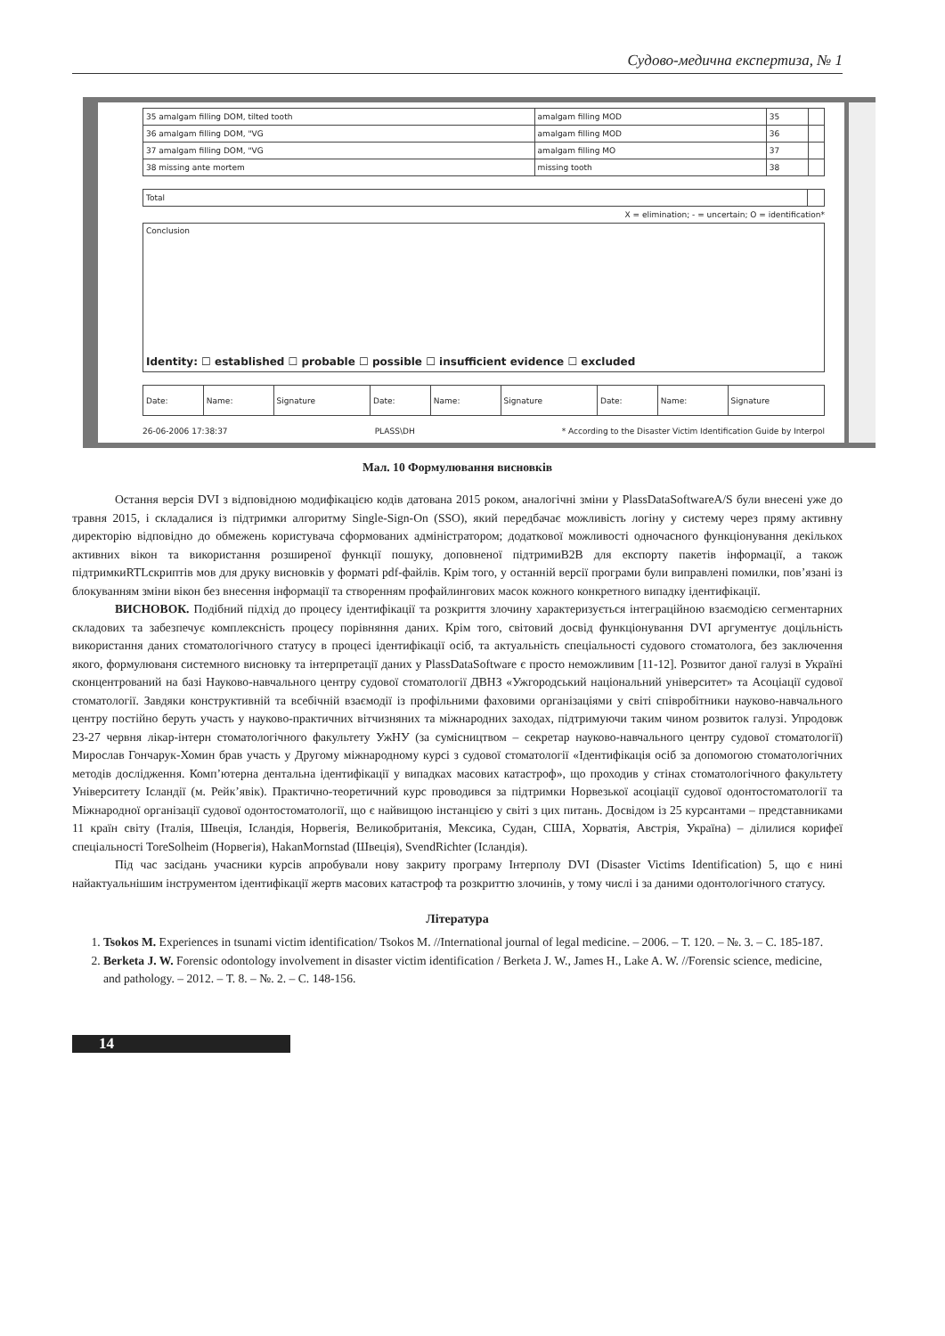Судово-медична експертиза, № 1
| 35 amalgam filling DOM, tilted tooth | amalgam filling MOD | 35 | |
| 36 amalgam filling DOM, "VG | amalgam filling MOD | 36 | |
| 37 amalgam filling DOM, "VG | amalgam filling MO | 37 | |
| 38 missing ante mortem | missing tooth | 38 | |
| Total | |
X = elimination; - = uncertain; O = identification*
Conclusion
Identity: ☐ established ☐ probable ☐ possible ☐ insufficient evidence ☐ excluded
| Date: | Name: | Signature | Date: | Name: | Signature | Date: | Name: | Signature |
26-06-2006 17:38:37 PLASS\DH * According to the Disaster Victim Identification Guide by Interpol
Мал. 10 Формулювання висновків
Остання версія DVI з відповідною модифікацією кодів датована 2015 роком, аналогічні зміни у PlassDataSoftwareA/S були внесені уже до травня 2015, і складалися із підтримки алгоритму Single-Sign-On (SSO), який передбачає можливість логіну у систему через пряму активну директорію відповідно до обмежень користувача сформованих адміністратором; додаткової можливості одночасного функціонування декількох активних вікон та використання розширеної функції пошуку, доповненої підтримиB2B для експорту пакетів інформації, а також підтримкиRTLскриптів мов для друку висновків у форматі pdf-файлів. Крім того, у останній версії програми були виправлені помилки, пов’язані із блокуванням зміни вікон без внесення інформації та створенням профайлингових масок кожного конкретного випадку ідентифікації.
ВИСНОВОК. Подібний підхід до процесу ідентифікації та розкриття злочину характеризується інтеграційною взаємодією сегментарних складових та забезпечує комплексність процесу порівняння даних. Крім того, світовий досвід функціонування DVI аргументує доцільність використання даних стоматологічного статусу в процесі ідентифікації осіб, та актуальність спеціальності судового стоматолога, без заключення якого, формулюваня системного висновку та інтерпретації даних у PlassDataSoftware є просто неможливим [11-12]. Розвитог даної галузі в Україні сконцентрований на базі Науково-навчального центру судової стоматології ДВНЗ «Ужгородський національний університет» та Асоціації судової стоматології. Завдяки конструктивній та всебічній взаємодії із профільними фаховими організаціями у світі співробітники науково-навчального центру постійно беруть участь у науково-практичних вітчизняних та міжнародних заходах, підтримуючи таким чином розвиток галузі. Упродовж 23-27 червня лікар-інтерн стоматологічного факультету УжНУ (за сумісництвом – секретар науково-навчального центру судової стоматології) Мирослав Гончарук-Хомин брав участь у Другому міжнародному курсі з судової стоматології «Ідентифікація осіб за допомогою стоматологічних методів дослідження. Комп’ютерна дентальна ідентифікації у випадках масових катастроф», що проходив у стінах стоматологічного факультету Університету Ісландії (м. Рейк’явік). Практично-теоретичний курс проводився за підтримки Норвезької асоціації судової одонтостоматології та Міжнародної організації судової одонтостоматології, що є найвищою інстанцією у світі з цих питань. Досвідом із 25 курсантами – представниками 11 країн світу (Італія, Швеція, Ісландія, Норвегія, Великобританія, Мексика, Судан, США, Хорватія, Австрія, Україна) – ділилися корифеї спеціальності ToreSolheim (Норвегія), HakanMornstad (Швеція), SvendRichter (Ісландія).
Під час засідань учасники курсів апробували нову закриту програму Інтерполу DVI (Disaster Victims Identification) 5, що є нині найактуальнішим інструментом ідентифікації жертв масових катастроф та розкриттю злочинів, у тому числі і за даними одонтологічного статусу.
Література
1. Tsokos M. Experiences in tsunami victim identification/ Tsokos M. //International journal of legal medicine. – 2006. – Т. 120. – №. 3. – С. 185-187.
2. Berketa J. W. Forensic odontology involvement in disaster victim identification / Berketa J. W., James H., Lake A. W. //Forensic science, medicine, and pathology. – 2012. – Т. 8. – №. 2. – С. 148-156.
14